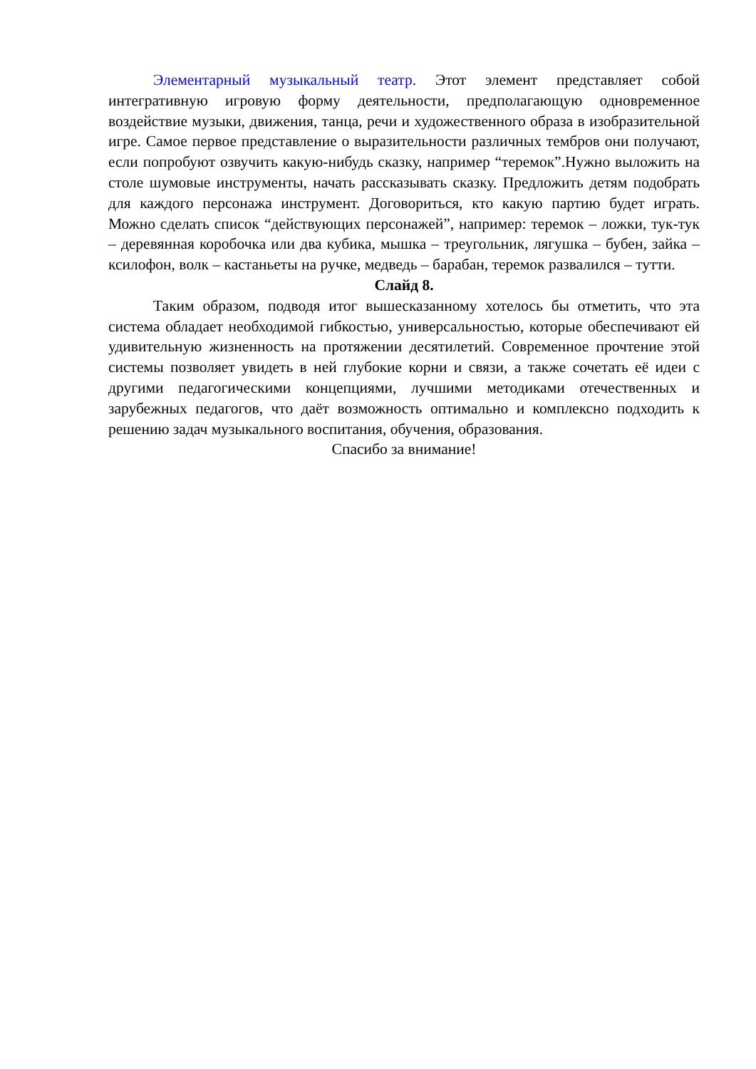Элементарный музыкальный театр. Этот элемент представляет собой интегративную игровую форму деятельности, предполагающую одновременное воздействие музыки, движения, танца, речи и художественного образа в изобразительной игре. Самое первое представление о выразительности различных тембров они получают, если попробуют озвучить какую-нибудь сказку, например “теремок”.Нужно выложить на столе шумовые инструменты, начать рассказывать сказку. Предложить детям подобрать для каждого персонажа инструмент. Договориться, кто какую партию будет играть. Можно сделать список “действующих персонажей”, например: теремок – ложки, тук-тук – деревянная коробочка или два кубика, мышка – треугольник, лягушка – бубен, зайка – ксилофон, волк – кастаньеты на ручке, медведь – барабан, теремок развалился – тутти.
Слайд 8.
Таким образом, подводя итог вышесказанному хотелось бы отметить, что эта система обладает необходимой гибкостью, универсальностью, которые обеспечивают ей удивительную жизненность на протяжении десятилетий. Современное прочтение этой системы позволяет увидеть в ней глубокие корни и связи, а также сочетать её идеи с другими педагогическими концепциями, лучшими методиками отечественных и зарубежных педагогов, что даёт возможность оптимально и комплексно подходить к решению задач музыкального воспитания, обучения, образования.
Спасибо за внимание!